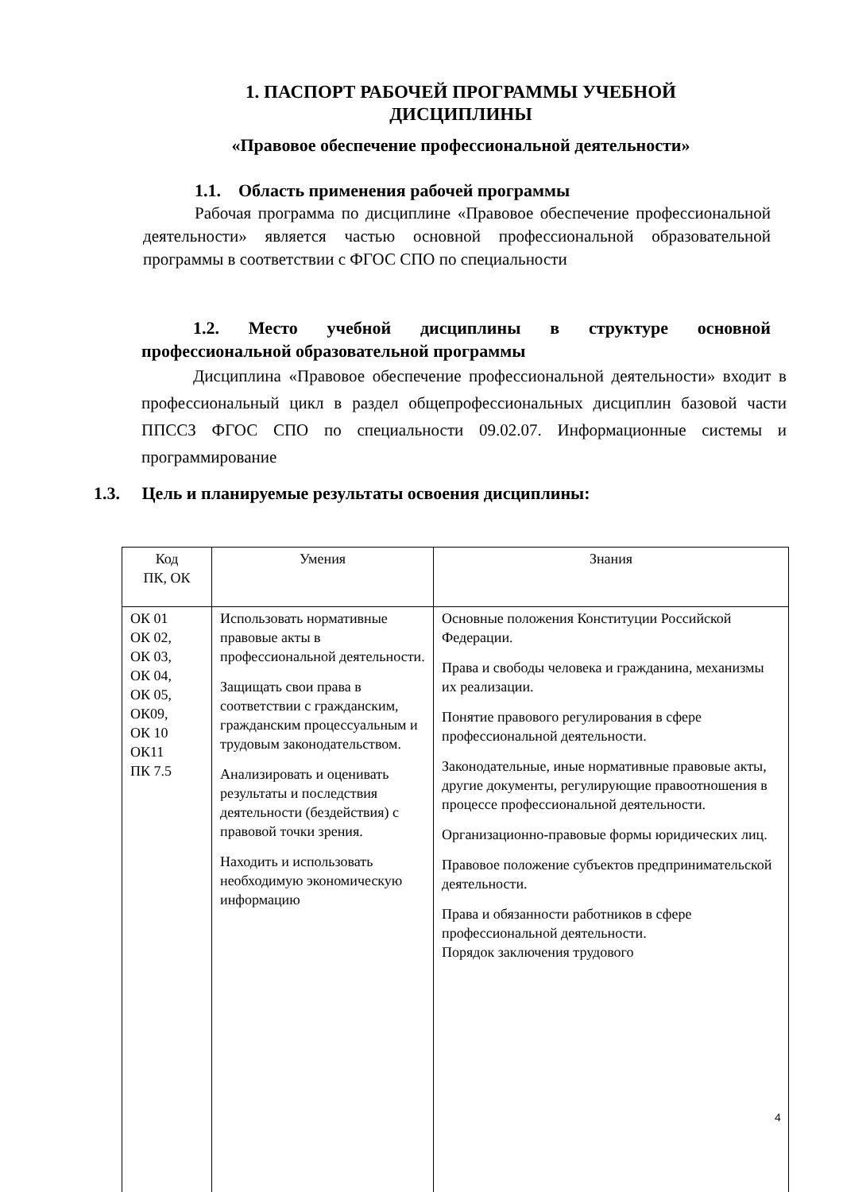1. ПАСПОРТ РАБОЧЕЙ ПРОГРАММЫ УЧЕБНОЙ ДИСЦИПЛИНЫ
«Правовое обеспечение профессиональной деятельности»
1.1. Область применения рабочей программы
Рабочая программа по дисциплине «Правовое обеспечение профессиональной деятельности» является частью основной профессиональной образовательной программы в соответствии с ФГОС СПО по специальности
1.2. Место учебной дисциплины в структуре основной профессиональной образовательной программы
Дисциплина «Правовое обеспечение профессиональной деятельности» входит в профессиональный цикл в раздел общепрофессиональных дисциплин базовой части ППССЗ ФГОС СПО по специальности 09.02.07. Информационные системы и программирование
1.3. Цель и планируемые результаты освоения дисциплины:
| Код ПК, ОК | Умения | Знания |
| --- | --- | --- |
| ОК 01 ОК 02, ОК 03, ОК 04, ОК 05, ОК09, ОК 10 ОК11 ПК 7.5 | Использовать нормативные правовые акты в профессиональной деятельности. Защищать свои права в соответствии с гражданским, гражданским процессуальным и трудовым законодательством. Анализировать и оценивать результаты и последствия деятельности (бездействия) с правовой точки зрения. Находить и использовать необходимую экономическую информацию | Основные положения Конституции Российской Федерации. Права и свободы человека и гражданина, механизмы их реализации. Понятие правового регулирования в сфере профессиональной деятельности. Законодательные, иные нормативные правовые акты, другие документы, регулирующие правоотношения в процессе профессиональной деятельности. Организационно-правовые формы юридических лиц. Правовое положение субъектов предпринимательской деятельности. Права и обязанности работников в сфере профессиональной деятельности. Порядок заключения трудового |
4